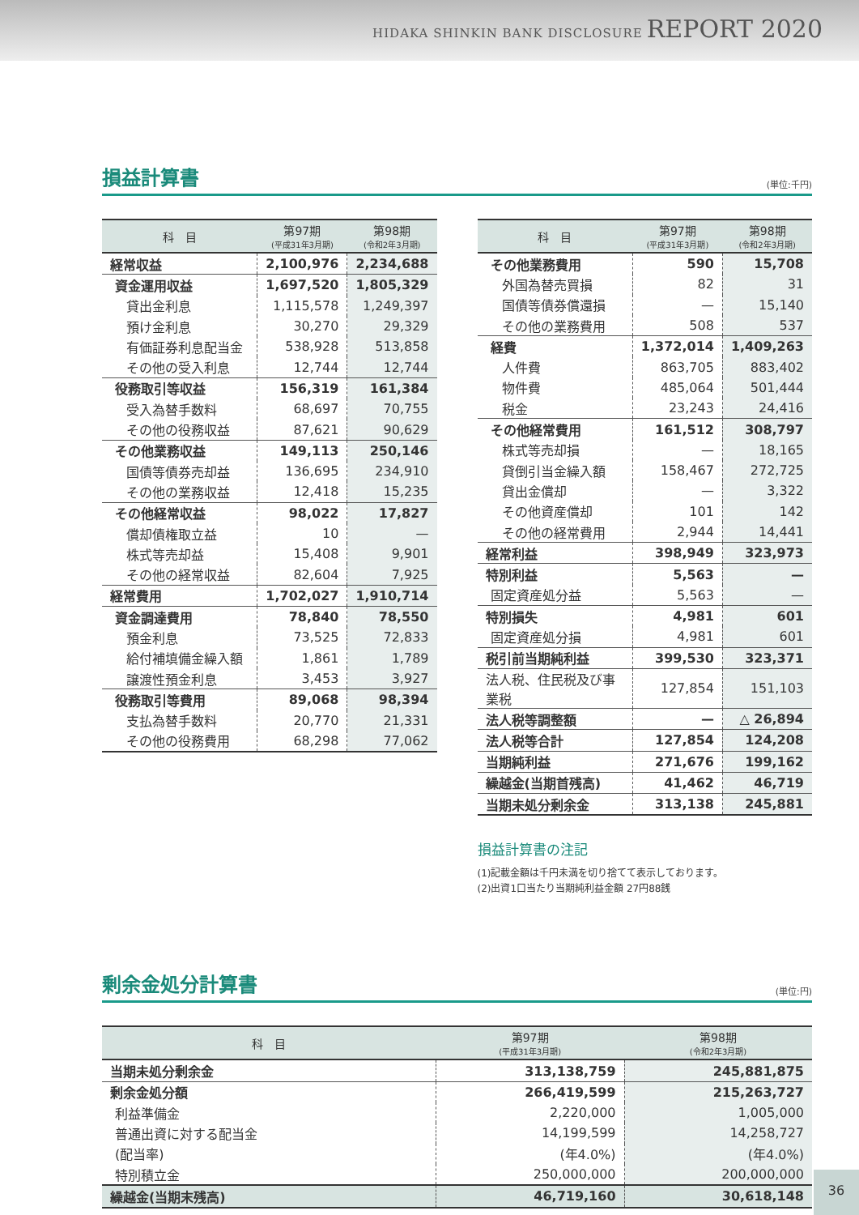HIDAKA SHINKIN BANK DISCLOSURE REPORT 2020
損益計算書 (単位:千円)
| 科 目 | 第97期 (平成31年3月期) | 第98期 (令和2年3月期) |
| --- | --- | --- |
| 経常収益 | 2,100,976 | 2,234,688 |
| 資金運用収益 | 1,697,520 | 1,805,329 |
| 貸出金利息 | 1,115,578 | 1,249,397 |
| 預け金利息 | 30,270 | 29,329 |
| 有価証券利息配当金 | 538,928 | 513,858 |
| その他の受入利息 | 12,744 | 12,744 |
| 役務取引等収益 | 156,319 | 161,384 |
| 受入為替手数料 | 68,697 | 70,755 |
| その他の役務収益 | 87,621 | 90,629 |
| その他業務収益 | 149,113 | 250,146 |
| 国債等債券売却益 | 136,695 | 234,910 |
| その他の業務収益 | 12,418 | 15,235 |
| その他経常収益 | 98,022 | 17,827 |
| 償却債権取立益 | 10 | — |
| 株式等売却益 | 15,408 | 9,901 |
| その他の経常収益 | 82,604 | 7,925 |
| 経常費用 | 1,702,027 | 1,910,714 |
| 資金調達費用 | 78,840 | 78,550 |
| 預金利息 | 73,525 | 72,833 |
| 給付補填備金繰入額 | 1,861 | 1,789 |
| 譲渡性預金利息 | 3,453 | 3,927 |
| 役務取引等費用 | 89,068 | 98,394 |
| 支払為替手数料 | 20,770 | 21,331 |
| その他の役務費用 | 68,298 | 77,062 |
| 科 目 | 第97期 (平成31年3月期) | 第98期 (令和2年3月期) |
| --- | --- | --- |
| その他業務費用 | 590 | 15,708 |
| 外国為替売買損 | 82 | 31 |
| 国債等債券償還損 | — | 15,140 |
| その他の業務費用 | 508 | 537 |
| 経費 | 1,372,014 | 1,409,263 |
| 人件費 | 863,705 | 883,402 |
| 物件費 | 485,064 | 501,444 |
| 税金 | 23,243 | 24,416 |
| その他経常費用 | 161,512 | 308,797 |
| 株式等売却損 | — | 18,165 |
| 貸倒引当金繰入額 | 158,467 | 272,725 |
| 貸出金償却 | — | 3,322 |
| その他資産償却 | 101 | 142 |
| その他の経常費用 | 2,944 | 14,441 |
| 経常利益 | 398,949 | 323,973 |
| 特別利益 | 5,563 | — |
| 固定資産処分益 | 5,563 | — |
| 特別損失 | 4,981 | 601 |
| 固定資産処分損 | 4,981 | 601 |
| 税引前当期純利益 | 399,530 | 323,371 |
| 法人税、住民税及び事業税 | 127,854 | 151,103 |
| 法人税等調整額 | — | △ 26,894 |
| 法人税等合計 | 127,854 | 124,208 |
| 当期純利益 | 271,676 | 199,162 |
| 繰越金(当期首残高) | 41,462 | 46,719 |
| 当期未処分剰余金 | 313,138 | 245,881 |
損益計算書の注記
(1)記載金額は千円未満を切り捨てて表示しております。
(2)出資1口当たり当期純利益金額 27円88銭
剰余金処分計算書 (単位:円)
| 科 目 | 第97期 (平成31年3月期) | 第98期 (令和2年3月期) |
| --- | --- | --- |
| 当期未処分剰余金 | 313,138,759 | 245,881,875 |
| 剰余金処分額 | 266,419,599 | 215,263,727 |
| 利益準備金 | 2,220,000 | 1,005,000 |
| 普通出資に対する配当金 | 14,199,599 | 14,258,727 |
| (配当率) | (年4.0%) | (年4.0%) |
| 特別積立金 | 250,000,000 | 200,000,000 |
| 繰越金(当期末残高) | 46,719,160 | 30,618,148 |
36